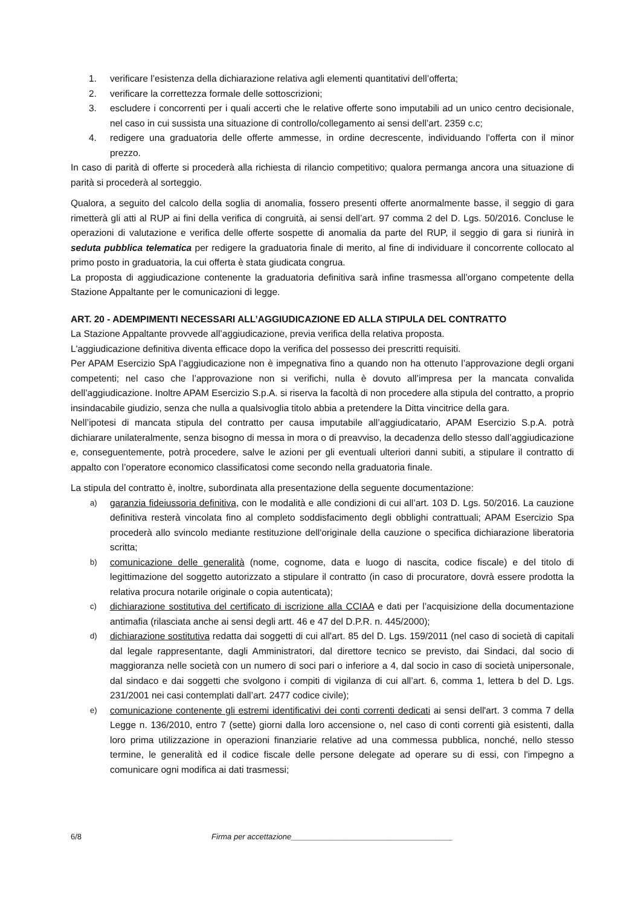1. verificare l’esistenza della dichiarazione relativa agli elementi quantitativi dell’offerta;
2. verificare la correttezza formale delle sottoscrizioni;
3. escludere i concorrenti per i quali accerti che le relative offerte sono imputabili ad un unico centro decisionale, nel caso in cui sussista una situazione di controllo/collegamento ai sensi dell’art. 2359 c.c;
4. redigere una graduatoria delle offerte ammesse, in ordine decrescente, individuando l’offerta con il minor prezzo.
In caso di parità di offerte si procederà alla richiesta di rilancio competitivo; qualora permanga ancora una situazione di parità si procederà al sorteggio.
Qualora, a seguito del calcolo della soglia di anomalia, fossero presenti offerte anormalmente basse, il seggio di gara rimetterà gli atti al RUP ai fini della verifica di congruità, ai sensi dell’art. 97 comma 2 del D. Lgs. 50/2016. Concluse le operazioni di valutazione e verifica delle offerte sospette di anomalia da parte del RUP, il seggio di gara si riunirà in seduta pubblica telematica per redigere la graduatoria finale di merito, al fine di individuare il concorrente collocato al primo posto in graduatoria, la cui offerta è stata giudicata congrua.
La proposta di aggiudicazione contenente la graduatoria definitiva sarà infine trasmessa all’organo competente della Stazione Appaltante per le comunicazioni di legge.
ART. 20 - ADEMPIMENTI NECESSARI ALL’AGGIUDICAZIONE ED ALLA STIPULA DEL CONTRATTO
La Stazione Appaltante provvede all’aggiudicazione, previa verifica della relativa proposta.
L'aggiudicazione definitiva diventa efficace dopo la verifica del possesso dei prescritti requisiti.
Per APAM Esercizio SpA l’aggiudicazione non è impegnativa fino a quando non ha ottenuto l’approvazione degli organi competenti; nel caso che l’approvazione non si verifichi, nulla è dovuto all’impresa per la mancata convalida dell’aggiudicazione. Inoltre APAM Esercizio S.p.A. si riserva la facoltà di non procedere alla stipula del contratto, a proprio insindacabile giudizio, senza che nulla a qualsivoglia titolo abbia a pretendere la Ditta vincitrice della gara.
Nell’ipotesi di mancata stipula del contratto per causa imputabile all’aggiudicatario, APAM Esercizio S.p.A. potrà dichiarare unilateralmente, senza bisogno di messa in mora o di preavviso, la decadenza dello stesso dall’aggiudicazione e, conseguentemente, potrà procedere, salve le azioni per gli eventuali ulteriori danni subiti, a stipulare il contratto di appalto con l’operatore economico classificatosi come secondo nella graduatoria finale.
La stipula del contratto è, inoltre, subordinata alla presentazione della seguente documentazione:
a) garanzia fideiussoria definitiva, con le modalità e alle condizioni di cui all’art. 103 D. Lgs. 50/2016. La cauzione definitiva resterà vincolata fino al completo soddisfacimento degli obblighi contrattuali; APAM Esercizio Spa procederà allo svincolo mediante restituzione dell'originale della cauzione o specifica dichiarazione liberatoria scritta;
b) comunicazione delle generalità (nome, cognome, data e luogo di nascita, codice fiscale) e del titolo di legittimazione del soggetto autorizzato a stipulare il contratto (in caso di procuratore, dovrà essere prodotta la relativa procura notarile originale o copia autenticata);
c) dichiarazione sostitutiva del certificato di iscrizione alla CCIAA e dati per l’acquisizione della documentazione antimafia (rilasciata anche ai sensi degli artt. 46 e 47 del D.P.R. n. 445/2000);
d) dichiarazione sostitutiva redatta dai soggetti di cui all'art. 85 del D. Lgs. 159/2011 (nel caso di società di capitali dal legale rappresentante, dagli Amministratori, dal direttore tecnico se previsto, dai Sindaci, dal socio di maggioranza nelle società con un numero di soci pari o inferiore a 4, dal socio in caso di società unipersonale, dal sindaco e dai soggetti che svolgono i compiti di vigilanza di cui all’art. 6, comma 1, lettera b del D. Lgs. 231/2001 nei casi contemplati dall’art. 2477 codice civile);
e) comunicazione contenente gli estremi identificativi dei conti correnti dedicati ai sensi dell'art. 3 comma 7 della Legge n. 136/2010, entro 7 (sette) giorni dalla loro accensione o, nel caso di conti correnti già esistenti, dalla loro prima utilizzazione in operazioni finanziarie relative ad una commessa pubblica, nonché, nello stesso termine, le generalità ed il codice fiscale delle persone delegate ad operare su di essi, con l'impegno a comunicare ogni modifica ai dati trasmessi;
6/8 Firma per accettazione_____________________________________